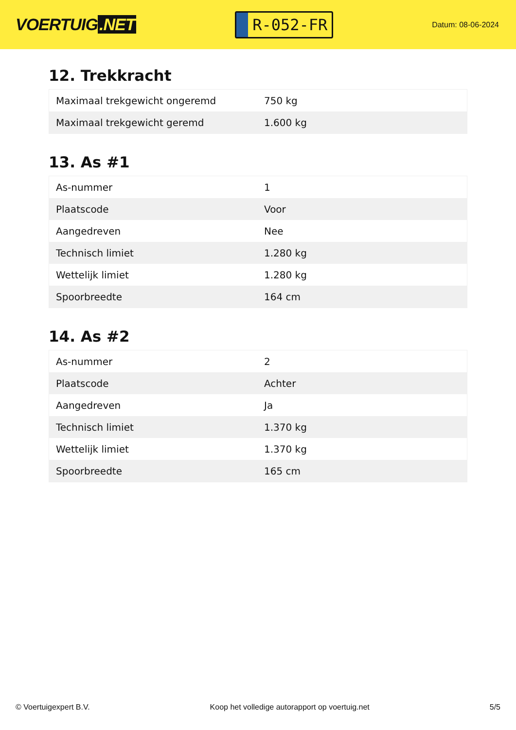VOERTUIG.NET
R-052-FR
Datum: 08-06-2024
12. Trekkracht
| Maximaal trekgewicht ongeremd | 750 kg |
| Maximaal trekgewicht geremd | 1.600 kg |
13. As #1
| As-nummer | 1 |
| Plaatscode | Voor |
| Aangedreven | Nee |
| Technisch limiet | 1.280 kg |
| Wettelijk limiet | 1.280 kg |
| Spoorbreedte | 164 cm |
14. As #2
| As-nummer | 2 |
| Plaatscode | Achter |
| Aangedreven | Ja |
| Technisch limiet | 1.370 kg |
| Wettelijk limiet | 1.370 kg |
| Spoorbreedte | 165 cm |
© Voertuigexpert B.V. Koop het volledige autorapport op voertuig.net 5/5